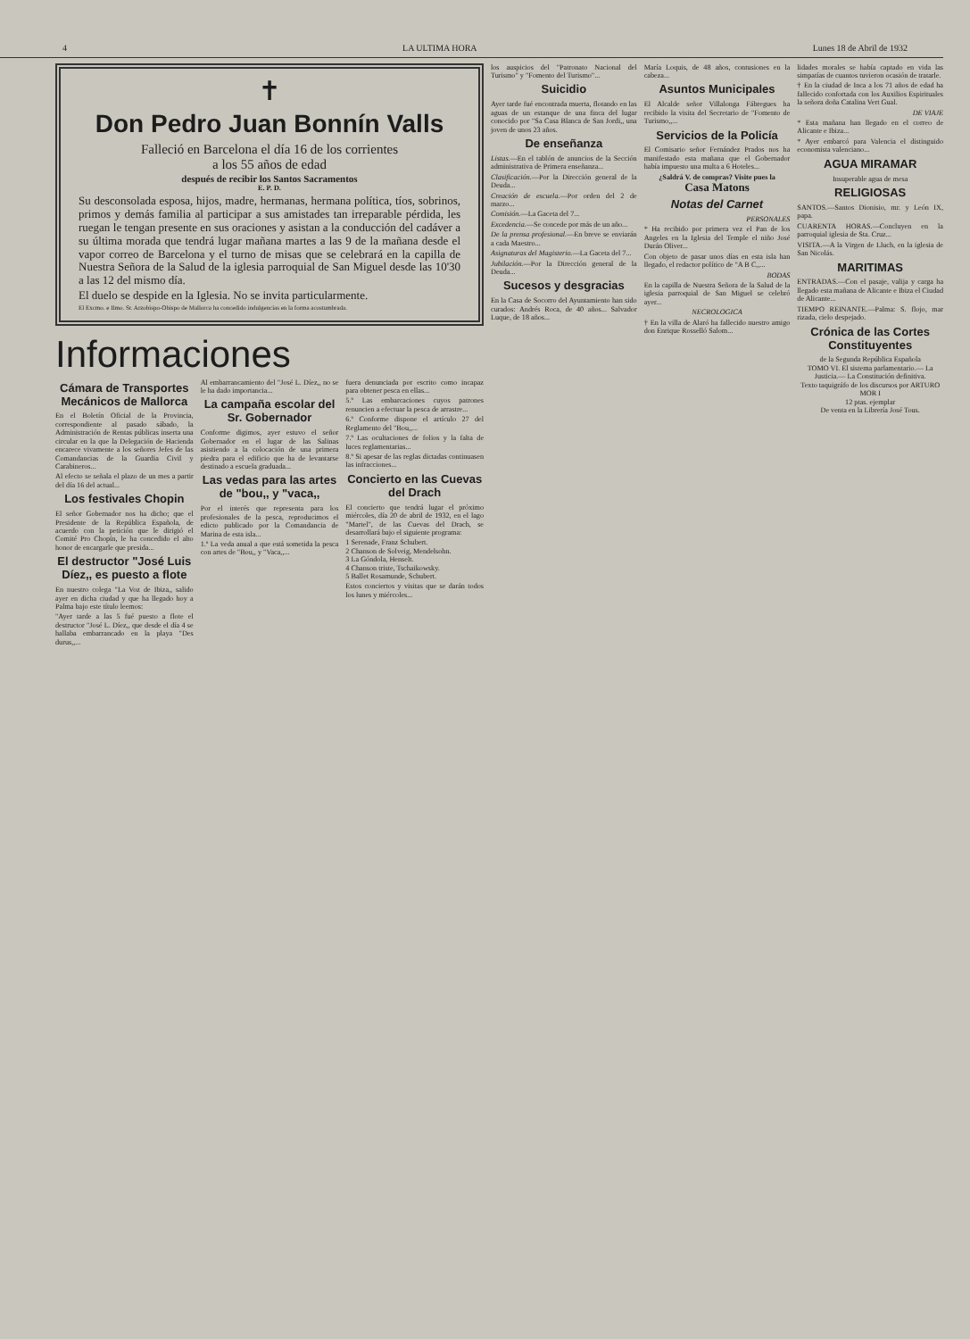4 LA ULTIMA HORA Lunes 18 de Abril de 1932
✝
Don Pedro Juan Bonnín Valls
Falleció en Barcelona el día 16 de los corrientes
a los 55 años de edad
después de recibir los Santos Sacramentos
E. P. D.
Su desconsolada esposa, hijos, madre, hermanas, hermana política, tíos, sobrinos, primos y demás familia al participar a sus amistades tan irreparable pérdida, les ruegan le tengan presente en sus oraciones y asistan a la conducción del cadáver a su última morada que tendrá lugar mañana martes a las 9 de la mañana desde el vapor correo de Barcelona y el turno de misas que se celebrará en la capilla de Nuestra Señora de la Salud de la iglesia parroquial de San Miguel desde las 10'30 a las 12 del mismo día.
El duelo se despide en la Iglesia. No se invita particularmente.
El Excmo. e Ilmo. Sr. Arzobispo-Obispo de Mallorca ha concedido indulgencias en la forma acostumbrada.
Informaciones
Cámara de Transportes Mecánicos de Mallorca
En el Boletín Oficial de la Provincia, correspondiente al pasado sábado, la Administración de Rentas públicas inserta una circular en la que la Delegación de Hacienda encarece vivamente a los señores Jefes de las Comandancias de la Guardia Civil y Carabineros...
Al efecto se señala el plazo de un mes a partir del día 16 del actual...
Los festivales Chopin
El señor Gobernador nos ha dicho; que el Presidente de la República Española, de acuerdo con la petición que le dirigió el Comité Pro Chopín, le ha concedido el alto honor de encargarle que presida...
El destructor "José Luis Díez,, es puesto a flote
En nuestro colega "La Voz de Ibiza,, salido ayer en dicha ciudad y que ha llegado hoy a Palma bajo este título leemos:
"Ayer tarde a las 5 fué puesto a flote el destructor "José L. Díez,, que desde el día 4 se hallaba embarrancado en la playa "Des durus,,...
Al embarrancamiento del "José L. Díez,, no se le ha dado importancia...
La campaña escolar del Sr. Gobernador
Conforme digimos, ayer estuvo el señor Gobernador en el lugar de las Salinas asistiendo a la colocación de una primera piedra para el edificio que ha de levantarse destinado a escuela graduada...
Las vedas para las artes de "bou,, y "vaca,,
Por el interés que representa para los profesionales de la pesca, reproducimos el edicto publicado por la Comandancia de Marina de esta isla...
1.º La veda anual a que está sometida la pesca con artes de "Bou,, y "Vaca,,...
fuera denunciada por escrito como incapaz para obtener pesca en ellas...
5.º Las embarcaciones cuyos patrones renuncien a efectuar la pesca de arrastre...
6.º Conforme dispone el artículo 27 del Reglamento del "Bou,,...
7.º Las ocultaciones de folios y la falta de luces reglamentarias...
8.º Si apesar de las reglas dictadas continuasen las infracciones...
Concierto en las Cuevas del Drach
El concierto que tendrá lugar el próximo miércoles, día 20 de abril de 1932, en el lago "Martel", de las Cuevas del Drach, se desarrollará bajo el siguiente programa:
1 Serenade, Franz Schubert.
2 Chanson de Solveig, Mendelsohn.
3 La Góndola, Henselt.
4 Chanson triste, Tschaikowsky.
5 Ballet Rosamunde, Schubert.
Estos conciertos y visitas que se darán todos los lunes y miércoles...
los auspicios del "Patronato Nacional del Turismo" y "Fomento del Turismo"...
Suicidio
Ayer tarde fué encontrada muerta, flotando en las aguas de un estanque de una finca del lugar conocido por "Sa Casa Blanca de San Jordi,, una joven de unos 23 años.
De enseñanza
Listas.—En el tablón de anuncios de la Sección administrativa de Primera enseñanza...
Clasificación.—Por la Dirección general de la Deuda...
Creación de escuela.—Por orden del 2 de marzo...
Comisión.—La Gaceta del 7...
Excedencia.—Se concede por más de un año...
De la prensa profesional.—En breve se enviarán a cada Maestro...
Asignaturas del Magisterio.—La Gaceta del 7...
Jubilación.—Por la Dirección general de la Deuda...
Sucesos y desgracias
En la Casa de Socorro del Ayuntamiento han sido curados: Andrés Roca, de 40 años... Salvador Luque, de 18 años...
María Loquis, de 48 años, contusiones en la cabeza...
Asuntos Municipales
El Alcalde señor Villalonga Fábregues ha recibido la visita del Secretario de "Fomento de Turismo,,...
Servicios de la Policía
El Comisario señor Fernández Prados nos ha manifestado esta mañana que el Gobernador había impuesto una multa a 6 Hoteles...
¿Saldrá V. de compras? Visite pues la
Casa Matons
Notas del Carnet
PERSONALES
* Ha recibido por primera vez el Pan de los Angeles en la Iglesia del Temple el niño José Durán Oliver...
Con objeto de pasar unos días en esta isla han llegado, el redactor político de "A B C,,...
BODAS
En la capilla de Nuestra Señora de la Salud de la iglesia parroquial de San Miguel se celebró ayer...
NECROLOGICA
† En la villa de Alaró ha fallecido nuestro amigo don Enrique Rosselló Salom...
lidades morales se había captado en vida las simpatías de cuantos tuvieron ocasión de tratarle.
† En la ciudad de Inca a los 71 años de edad ha fallecido confortada con los Auxilios Espirituales la señora doña Catalina Vert Gual.
DE VIAJE
* Esta mañana han llegado en el correo de Alicante e Ibiza...
* Ayer embarcó para Valencia el distinguido economista valenciano...
AGUA MIRAMAR
Insuperable agua de mesa
RELIGIOSAS
SANTOS.—Santos Dionisio, mr. y León IX, papa.
CUARENTA HORAS.—Concluyen en la parroquial iglesia de Sta. Cruz...
VISITA.—A la Virgen de Lluch, en la iglesia de San Nicolás.
MARITIMAS
ENTRADAS.—Con el pasaje, valija y carga ha llegado esta mañana de Alicante e Ibiza el Ciudad de Alicante...
TIEMPO REINANTE.—Palma: S. flojo, mar rizada, cielo despejado.
Crónica de las Cortes Constituyentes
de la Segunda República Española
TOMO VI. El sistema parlamentario.— La Justicia.— La Constitución definitiva.
Texto taquigráfo de los discursos por ARTURO MOR I
12 ptas. ejemplar
De venta en la Librería José Tous.